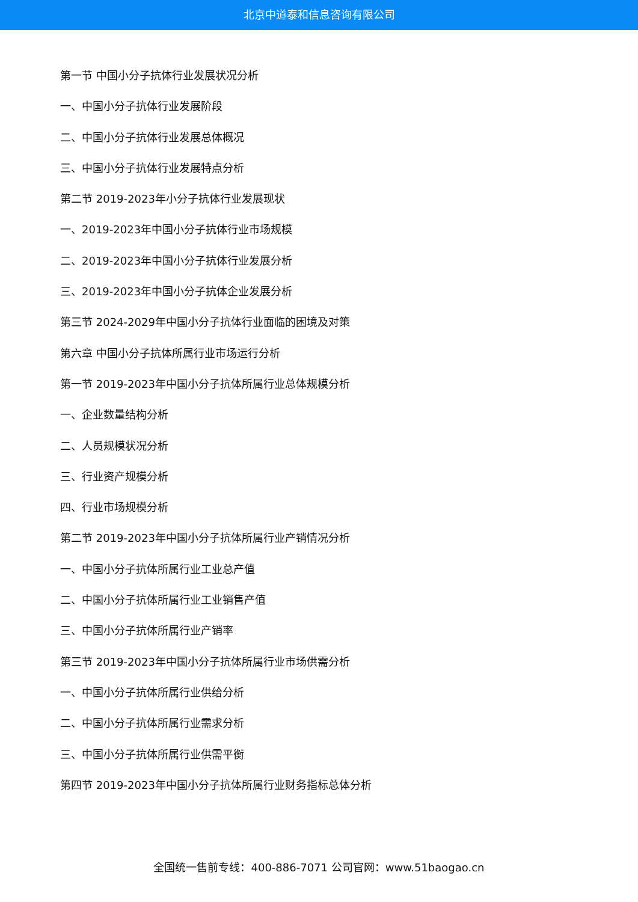北京中道泰和信息咨询有限公司
第一节 中国小分子抗体行业发展状况分析
一、中国小分子抗体行业发展阶段
二、中国小分子抗体行业发展总体概况
三、中国小分子抗体行业发展特点分析
第二节 2019-2023年小分子抗体行业发展现状
一、2019-2023年中国小分子抗体行业市场规模
二、2019-2023年中国小分子抗体行业发展分析
三、2019-2023年中国小分子抗体企业发展分析
第三节 2024-2029年中国小分子抗体行业面临的困境及对策
第六章 中国小分子抗体所属行业市场运行分析
第一节 2019-2023年中国小分子抗体所属行业总体规模分析
一、企业数量结构分析
二、人员规模状况分析
三、行业资产规模分析
四、行业市场规模分析
第二节 2019-2023年中国小分子抗体所属行业产销情况分析
一、中国小分子抗体所属行业工业总产值
二、中国小分子抗体所属行业工业销售产值
三、中国小分子抗体所属行业产销率
第三节 2019-2023年中国小分子抗体所属行业市场供需分析
一、中国小分子抗体所属行业供给分析
二、中国小分子抗体所属行业需求分析
三、中国小分子抗体所属行业供需平衡
第四节 2019-2023年中国小分子抗体所属行业财务指标总体分析
全国统一售前专线：400-886-7071 公司官网：www.51baogao.cn